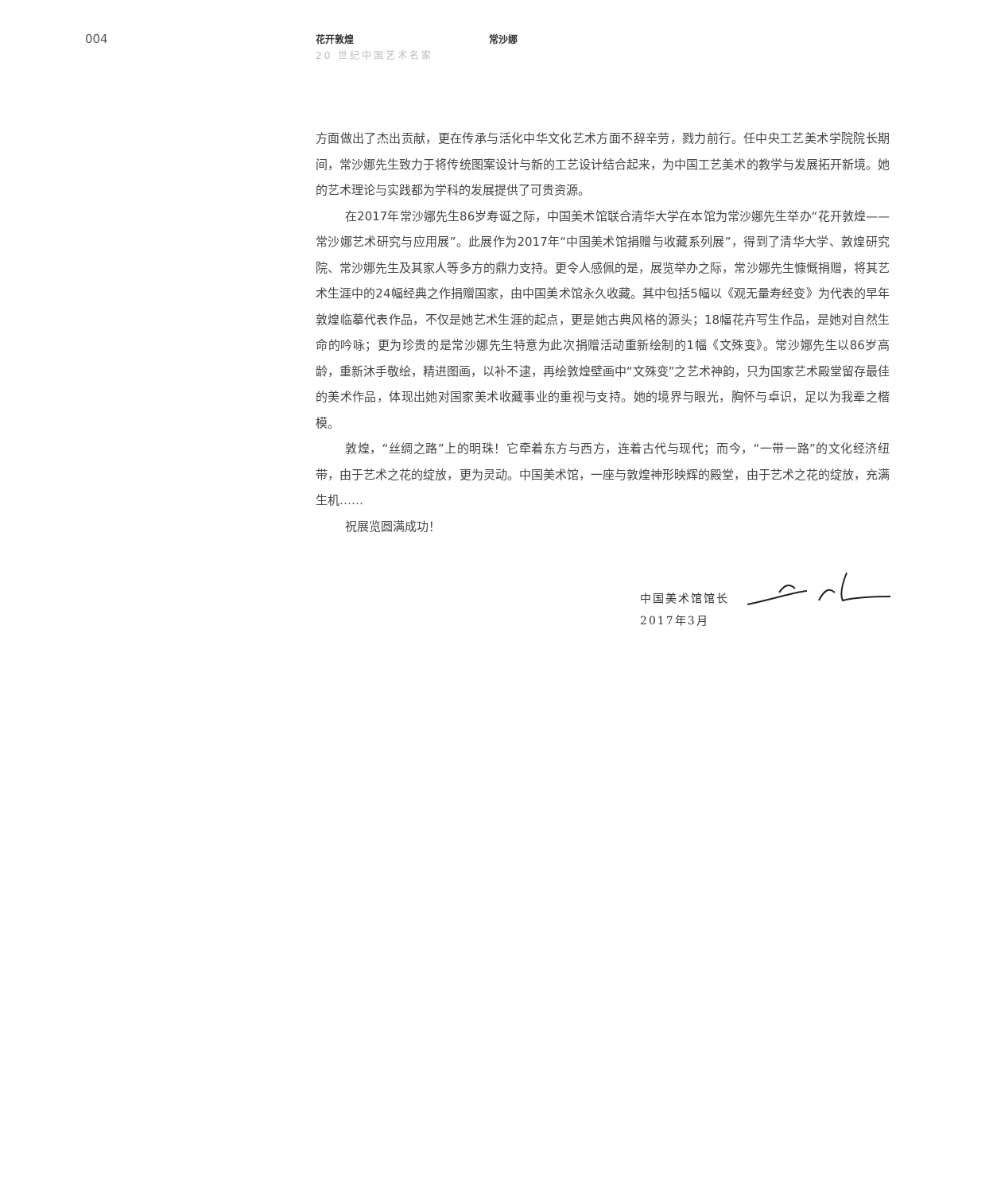004
花开敦煌 常沙娜
20 世纪中国艺术名家
方面做出了杰出贡献，更在传承与活化中华文化艺术方面不辞辛劳，戮力前行。任中央工艺美术学院院长期间，常沙娜先生致力于将传统图案设计与新的工艺设计结合起来，为中国工艺美术的教学与发展拓开新境。她的艺术理论与实践都为学科的发展提供了可贵资源。
在2017年常沙娜先生86岁寿诞之际，中国美术馆联合清华大学在本馆为常沙娜先生举办“花开敦煌——常沙娜艺术研究与应用展”。此展作为2017年“中国美术馆捐赠与收藏系列展”，得到了清华大学、敦煌研究院、常沙娜先生及其家人等多方的鼎力支持。更令人感佩的是，展览举办之际，常沙娜先生慷慨捐赠，将其艺术生涯中的24幅经典之作捐赠国家，由中国美术馆永久收藏。其中包括5幅以《观无量寿经变》为代表的早年敦煌临摹代表作品，不仅是她艺术生涯的起点，更是她古典风格的源头；18幅花卉写生作品，是她对自然生命的吟咏；更为珍贵的是常沙娜先生特意为此次捐赠活动重新绘制的1幅《文殊变》。常沙娜先生以86岁高龄，重新沐手敬绘，精进图画，以补不逮，再绘敦煌壁画中“文殊变”之艺术神韵，只为国家艺术殿堂留存最佳的美术作品，体现出她对国家美术收藏事业的重视与支持。她的境界与眼光，胸怀与卓识，足以为我辈之楷模。
敦煌，“丝绸之路”上的明珠！它牵着东方与西方，连着古代与现代；而今，“一带一路”的文化经济纽带，由于艺术之花的绽放，更为灵动。中国美术馆，一座与敦煌神形映辉的殿堂，由于艺术之花的绽放，充满生机……
祝展览圆满成功！
中国美术馆馆长
2017年3月